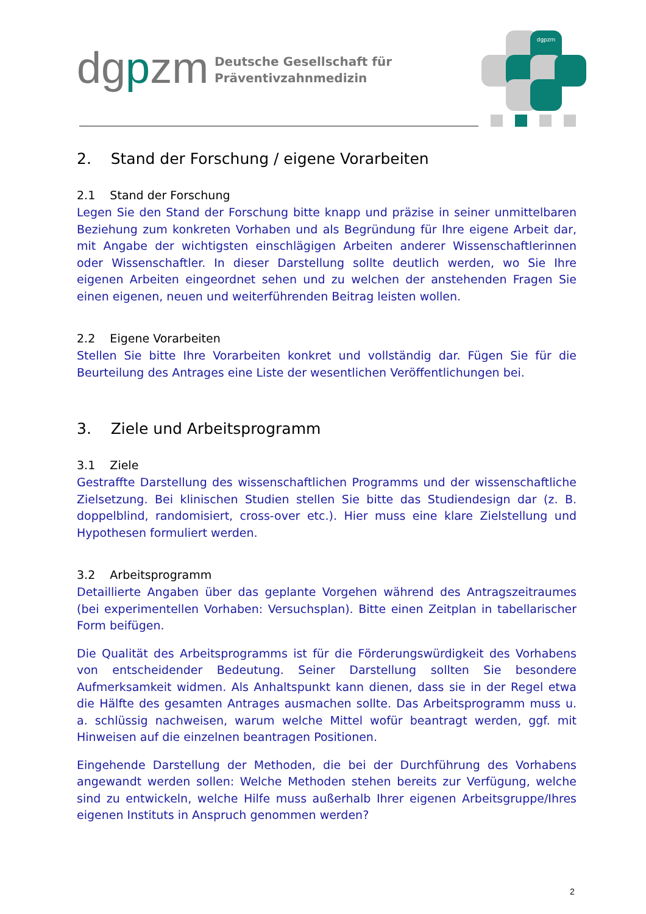dgpzm
Deutsche Gesellschaft für
Präventivzahnmedizin
dgpzm
2. Stand der Forschung / eigene Vorarbeiten
2.1 Stand der Forschung
Legen Sie den Stand der Forschung bitte knapp und präzise in seiner unmittelbaren Beziehung zum konkreten Vorhaben und als Begründung für Ihre eigene Arbeit dar, mit Angabe der wichtigsten einschlägigen Arbeiten anderer Wissenschaftlerinnen oder Wissenschaftler. In dieser Darstellung sollte deutlich werden, wo Sie Ihre eigenen Arbeiten eingeordnet sehen und zu welchen der anstehenden Fragen Sie einen eigenen, neuen und weiterführenden Beitrag leisten wollen.
2.2 Eigene Vorarbeiten
Stellen Sie bitte Ihre Vorarbeiten konkret und vollständig dar. Fügen Sie für die Beurteilung des Antrages eine Liste der wesentlichen Veröffentlichungen bei.
3. Ziele und Arbeitsprogramm
3.1 Ziele
Gestraffte Darstellung des wissenschaftlichen Programms und der wissenschaftliche Zielsetzung. Bei klinischen Studien stellen Sie bitte das Studiendesign dar (z. B. doppelblind, randomisiert, cross-over etc.). Hier muss eine klare Zielstellung und Hypothesen formuliert werden.
3.2 Arbeitsprogramm
Detaillierte Angaben über das geplante Vorgehen während des Antragszeitraumes (bei experimentellen Vorhaben: Versuchsplan). Bitte einen Zeitplan in tabellarischer Form beifügen.
Die Qualität des Arbeitsprogramms ist für die Förderungswürdigkeit des Vorhabens von entscheidender Bedeutung. Seiner Darstellung sollten Sie besondere Aufmerksamkeit widmen. Als Anhaltspunkt kann dienen, dass sie in der Regel etwa die Hälfte des gesamten Antrages ausmachen sollte. Das Arbeitsprogramm muss u. a. schlüssig nachweisen, warum welche Mittel wofür beantragt werden, ggf. mit Hinweisen auf die einzelnen beantragen Positionen.
Eingehende Darstellung der Methoden, die bei der Durchführung des Vorhabens angewandt werden sollen: Welche Methoden stehen bereits zur Verfügung, welche sind zu entwickeln, welche Hilfe muss außerhalb Ihrer eigenen Arbeitsgruppe/Ihres eigenen Instituts in Anspruch genommen werden?
2